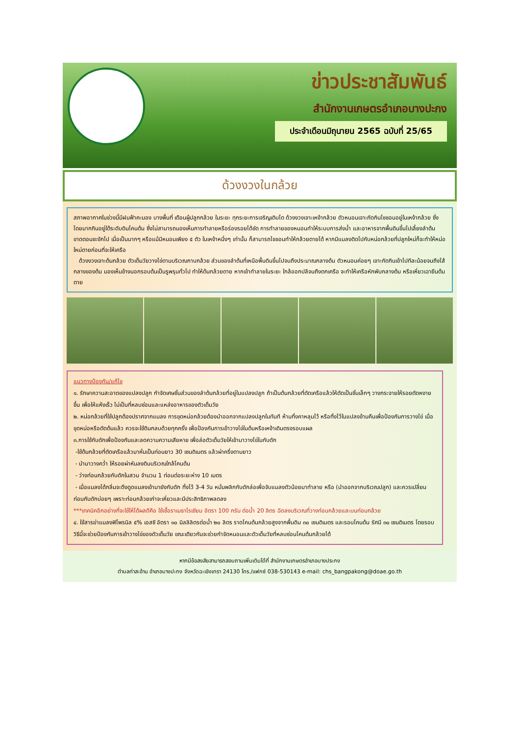ข่าวประชาสัมพันธ์
สำนักงานเกษตรอำเภอบางปะกง
ประจำเดือนมิถุนายน 2565 ฉบับที่ 25/65
ด้วงงวงในกล้วย
สภาพอากาศในช่วงนี้มีฝนฟ้าคะนอง บางพื้นที่ เตือนผู้ปลูกกล้วย ในระยะ ทุกระยะการเจริญเติบโต ด้วงงวงเจาะเหง้ากล้วย ตัวหนอนเจาะกัดกินไชชอนอยู่ในเหง้ากล้วย ซึ่งโดยมากกินอยู่ใต้ระดับดินโคนต้น ซึ่งไม่สามารถมองเห็นการทำลายหรือร่องรอยได้ชัด การทำลายของหนอนทำให้ระบบการส่งน้ำ และอาหารจากพื้นดินขึ้นไปเลี้ยงลำต้นขาดตอนชะงักไป เมื่อเป็นมากๆ หรือแม้มีหนอนเพียง ๕ ตัว ในเหง้าหนึ่งๆ เท่านั้น ก็สามารถไชชอนทำให้กล้วยตายได้ หากมีแมลงติดไปกับหน่อกล้วยที่ปลูกใหม่ก็จะทำให้หน่อใหม่ตายก่อนที่จะให้เครือ
ด้วงงวงเจาะต้นกล้วย ตัวเต็มวัยวางไข่ตามบริเวณกาบกล้วย ส่วนของลำต้นที่เหนือพื้นดินขึ้นไปจนถึงประมาณกลางต้น ตัวหนอนค่อยๆ เจาะกัดกินเข้าไปทีละน้อยจนถึงไส้กลางของต้น มองเห็นข้างนอกรอบต้นเป็นรูพรุนทั่วไป ทำให้ต้นกล้วยตาย หากเข้าทำลายในระยะ ใกล้ออกปลีจนถึงตกเครือ จะทำให้เครือหักพับกลางต้น หรือเหี่ยวเฉายืนต้นตาย
แนวทางป้องกัน/แก้ไข
๑. รักษาความสะอาดของแปลงปลูก กำจัดเศษชิ้นส่วนของลำต้นกล้วยที่อยู่ในแปลงปลูก ถ้าเป็นต้นกล้วยที่ตัดเครือแล้วให้ตัดเป็นชิ้นเล็กๆ วางกระจายให้รอยตัดหงายขึ้น เพื่อให้แห้งเร็ว ไม่เป็นที่หลบซ่อนและแหล่งอาหารของตัวเต็มวัย
๒. หน่อกล้วยที่ใช้ปลูกต้องปราศจากแมลง การขุดหน่อกล้วยต้องนำออกจากแปลงปลูกในทันที ห้ามทิ้งคาหลุมไว้ หรือทิ้งไว้ในแปลงข้ามคืนเพื่อป้องกันการวางไข่ เมื่อขุดหน่อหรือตัดต้นแล้ว ควรจะใช้ดินกลบด้วยทุกครั้ง เพื่อป้องกันการเข้าวางไข่ในต้นหรือเหง้าเดิมตรงรอบแผล
๓.การใช้กับดักเพื่อป้องกันและลดความความเสียหาย เพื่อล่อตัวเต็มวัยให้เข้ามาวางไข่ในกับดัก
-ใช้ต้นกล้วยที่ตัดเครือแล้วมาหั่นเป็นท่อนยาว 30 เซนติเมตร แล้วผ่าครึ่งตามยาว
- นำมาวางคว่ำ ให้รอยผ่าหันลงดินบริเวณใกล้โคนต้น
- ว่างท่อนกล้วยกับดักในสวน จำนวน 1 ท่อนต่อระยะห่าง 10 เมตร
- เมื่อแมลงได้กลิ่นจะดึงดูดแมลงเข้ามายังกับดัก ทิ้งไว้ 3-4 วัน หมั่นพลิกกับดักล่อเพื่อจับแมลงตัวน้อยมาทำลาย หรือ (นำออกจากบริเวณปลูก) และควรเปลี่ยนท่อนกับดักบ่อยๆ เพราะท่อนกล้วยเก่าจะเหี่ยวและมีประสิทธิภาพลดลง
***เทคนิคอีกอย่างที่จะใช้ให้ได้ผลดีคือ ใช้เชื้อราเมธาไรเซียม อัตรา 100 กรัม ต่อน้ำ 20 ลิตร ฉีดลงบริเวณที่วางท่อนกล้วยและบนท่อนกล้วย
๔. ใช้สารฆ่าแมลงฟิโพรนิล ๕% เอสซี อัตรา ๑๐ มิลลิลิตรต่อน้ำ ๒๐ ลิตร ราดโคนต้นกล้วยสูงจากพื้นดิน ๓๐ เซนติเมตร และรอบโคนต้น รัศมี ๓๐ เซนติเมตร โดยรอบ วิธีนี้จะช่วยป้องกันการเข้าวางไข่ของตัวเต็มวัย ขณะเดียวกันจะช่วยกำจัดหนอนและตัวเต็มวัยที่หลบซ่อนโคนต้นกล้วยได้
หากมีข้อสงสัยสามารถสอบถามเพิ่มเติมได้ที่ สำนักงานเกษตรอำเภอบางประกง
ตำบลท่าสะอ้าน อำเภอบางปะกง จังหวัดฉะเชิงเทรา 24130 โทร./แฟกซ์ 038-530143 e-mail: chs_bangpakong@doae.go.th